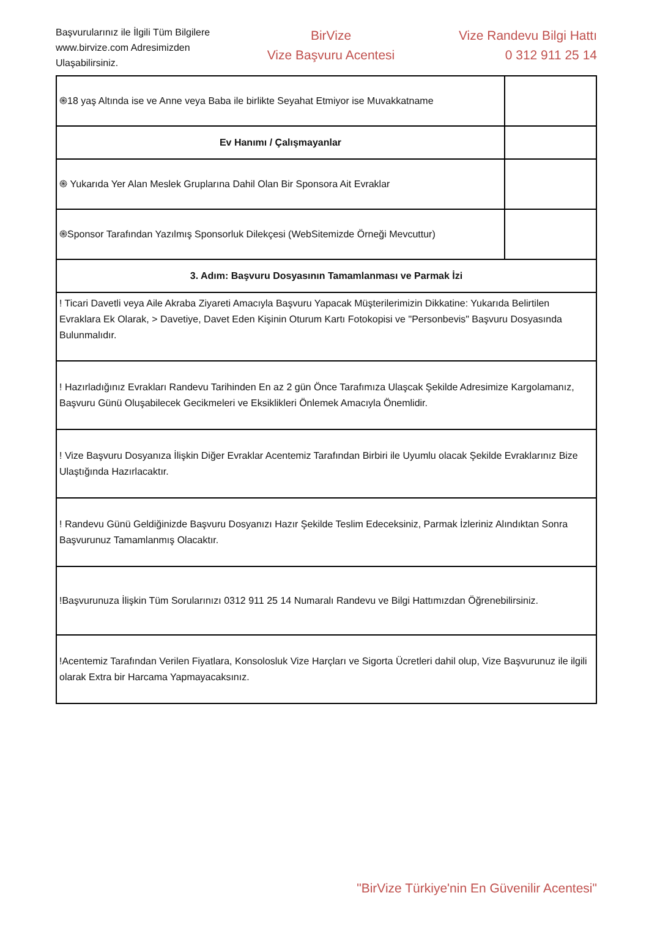Başvurularınız ile İlgili Tüm Bilgilere www.birvize.com Adresimizden Ulaşabilirsiniz.
BirVize
Vize Başvuru Acentesi
Vize Randevu Bilgi Hattı
0 312 911 25 14
| ֍18 yaş Altında ise ve Anne veya Baba ile birlikte Seyahat Etmiyor ise Muvakkatname | |
| Ev Hanımı / Çalışmayanlar | |
| ֍ Yukarıda Yer Alan Meslek Gruplarına Dahil Olan Bir Sponsora Ait Evraklar | |
| ֍Sponsor Tarafından Yazılmış Sponsorluk Dilekçesi (WebSitemizde Örneği Mevcuttur) | |
| 3. Adım: Başvuru Dosyasının Tamamlanması ve Parmak İzi | |
| ! Ticari Davetli veya Aile Akraba Ziyareti Amacıyla Başvuru Yapacak Müşterilerimizin Dikkatine: Yukarıda Belirtilen Evraklara Ek Olarak, > Davetiye, Davet Eden Kişinin Oturum Kartı Fotokopisi ve "Personbevis" Başvuru Dosyasında Bulunmalıdır. | |
| ! Hazırladığınız Evrakları Randevu Tarihinden En az 2 gün Önce Tarafımıza Ulaşcak Şekilde Adresimize Kargolamanız, Başvuru Günü Oluşabilecek Gecikmeleri ve Eksiklikleri Önlemek Amacıyla Önemlidir. | |
| ! Vize Başvuru Dosyanıza İlişkin Diğer Evraklar Acentemiz Tarafından Birbiri ile Uyumlu olacak Şekilde Evraklarınız Bize Ulaştığında Hazırlacaktır. | |
| ! Randevu Günü Geldiğinizde Başvuru Dosyanızı Hazır Şekilde Teslim Edeceksiniz, Parmak İzleriniz Alındıktan Sonra Başvurunuz Tamamlanmış Olacaktır. | |
| !Başvurunuza İlişkin Tüm Sorularınızı 0312 911 25 14 Numaralı Randevu ve Bilgi Hattımızdan Öğrenebilirsiniz. | |
| !Acentemiz Tarafından Verilen Fiyatlara, Konsolosluk Vize Harçları ve Sigorta Ücretleri dahil olup, Vize Başvurunuz ile ilgili olarak Extra bir Harcama Yapmayacaksınız. | |
"BirVize Türkiye'nin En Güvenilir Acentesi"